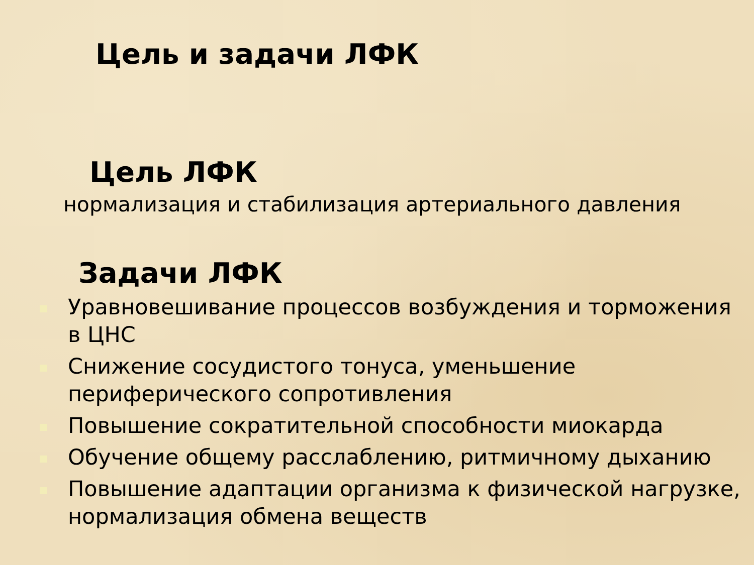Цель и задачи ЛФК
Цель ЛФК
нормализация и стабилизация артериального давления
Задачи ЛФК
Уравновешивание процессов возбуждения и торможения в ЦНС
Снижение сосудистого тонуса, уменьшение периферического сопротивления
Повышение сократительной способности миокарда
Обучение общему расслаблению, ритмичному дыханию
Повышение адаптации организма к физической нагрузке, нормализация обмена веществ